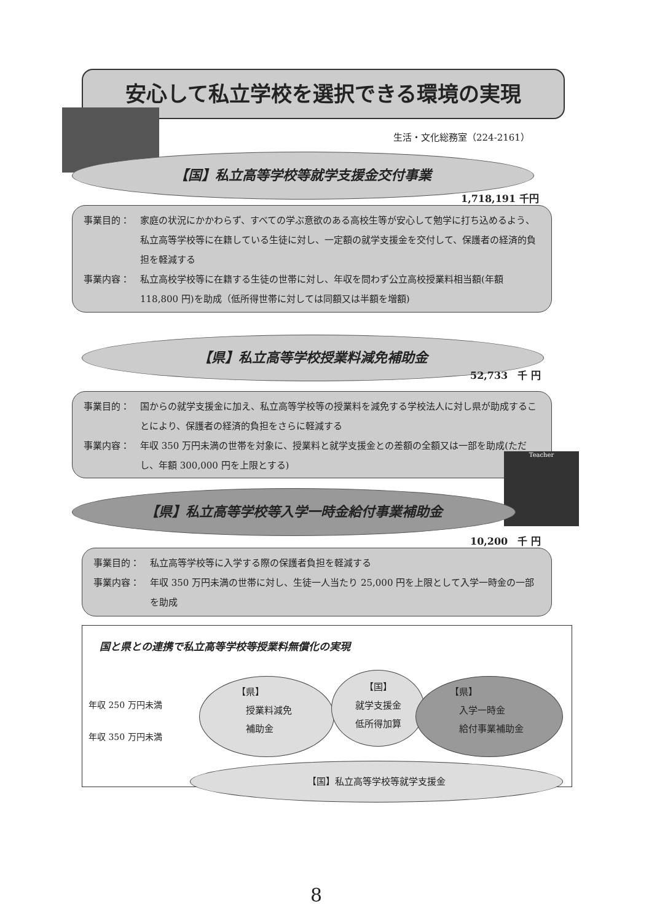安心して私立学校を選択できる環境の実現
生活・文化総務室（224-2161）
【国】私立高等学校等就学支援金交付事業
1,718,191 千円
事業目的： 家庭の状況にかかわらず、すべての学ぶ意欲のある高校生等が安心して勉学に打ち込めるよう、私立高等学校等に在籍している生徒に対し、一定額の就学支援金を交付して、保護者の経済的負担を軽減する
事業内容： 私立高校学校等に在籍する生徒の世帯に対し、年収を問わず公立高校授業料相当額(年額 118,800 円)を助成（低所得世帯に対しては同額又は半額を増額)
【県】私立高等学校授業料減免補助金
52,733　千 円
事業目的： 国からの就学支援金に加え、私立高等学校等の授業料を減免する学校法人に対し県が助成することにより、保護者の経済的負担をさらに軽減する
事業内容： 年収 350 万円未満の世帯を対象に、授業料と就学支援金との差額の全額又は一部を助成(ただし、年額 300,000 円を上限とする)
Teacher
【県】私立高等学校等入学一時金給付事業補助金
10,200　千 円
事業目的： 私立高等学校等に入学する際の保護者負担を軽減する
事業内容： 年収 350 万円未満の世帯に対し、生徒一人当たり 25,000 円を上限として入学一時金の一部を助成
国と県との連携で私立高等学校等授業料無償化の実現
年収 250 万円未満
年収 350 万円未満
【県】
　授業料減免
　補助金
【国】
就学支援金
低所得加算
【県】
　入学一時金
　給付事業補助金
【国】私立高等学校等就学支援金
8